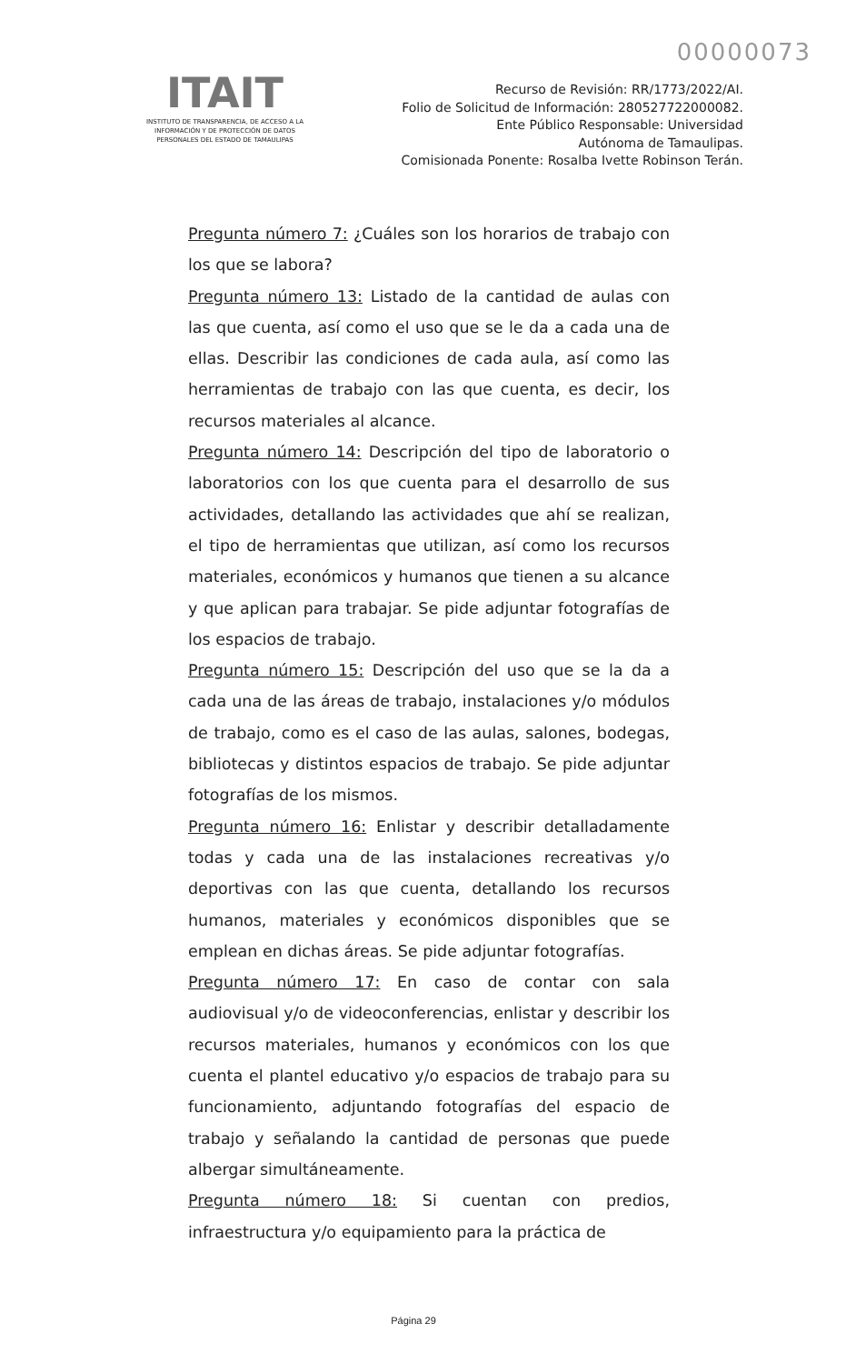00000073
ITAIT
INSTITUTO DE TRANSPARENCIA, DE ACCESO A LA INFORMACIÓN Y DE PROTECCIÓN DE DATOS PERSONALES DEL ESTADO DE TAMAULIPAS
Recurso de Revisión: RR/1773/2022/AI.
Folio de Solicitud de Información: 280527722000082.
Ente Público Responsable: Universidad
Autónoma de Tamaulipas.
Comisionada Ponente: Rosalba Ivette Robinson Terán.
Pregunta número 7: ¿Cuáles son los horarios de trabajo con los que se labora?
Pregunta número 13: Listado de la cantidad de aulas con las que cuenta, así como el uso que se le da a cada una de ellas. Describir las condiciones de cada aula, así como las herramientas de trabajo con las que cuenta, es decir, los recursos materiales al alcance.
Pregunta número 14: Descripción del tipo de laboratorio o laboratorios con los que cuenta para el desarrollo de sus actividades, detallando las actividades que ahí se realizan, el tipo de herramientas que utilizan, así como los recursos materiales, económicos y humanos que tienen a su alcance y que aplican para trabajar. Se pide adjuntar fotografías de los espacios de trabajo.
Pregunta número 15: Descripción del uso que se la da a cada una de las áreas de trabajo, instalaciones y/o módulos de trabajo, como es el caso de las aulas, salones, bodegas, bibliotecas y distintos espacios de trabajo. Se pide adjuntar fotografías de los mismos.
Pregunta número 16: Enlistar y describir detalladamente todas y cada una de las instalaciones recreativas y/o deportivas con las que cuenta, detallando los recursos humanos, materiales y económicos disponibles que se emplean en dichas áreas. Se pide adjuntar fotografías.
Pregunta número 17: En caso de contar con sala audiovisual y/o de videoconferencias, enlistar y describir los recursos materiales, humanos y económicos con los que cuenta el plantel educativo y/o espacios de trabajo para su funcionamiento, adjuntando fotografías del espacio de trabajo y señalando la cantidad de personas que puede albergar simultáneamente.
Pregunta número 18: Si cuentan con predios, infraestructura y/o equipamiento para la práctica de
Página 29